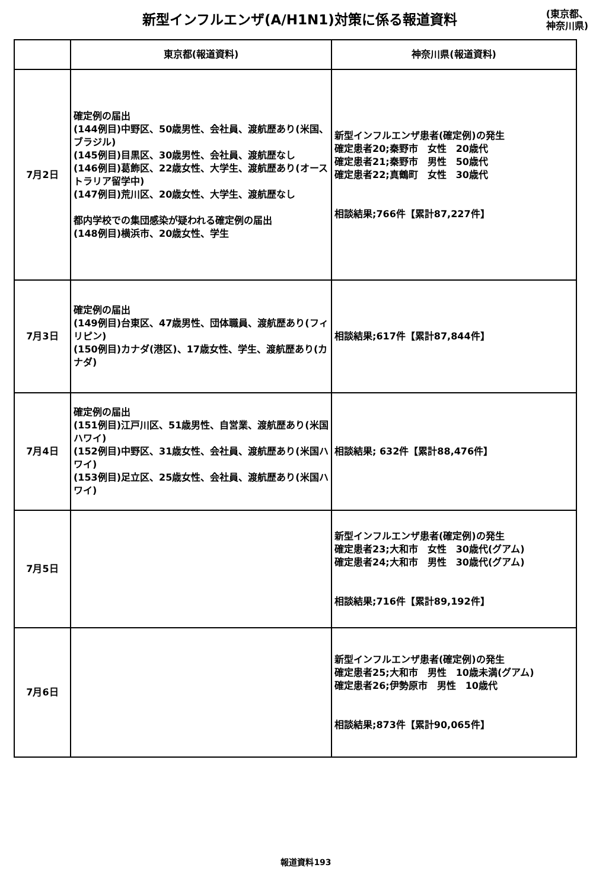新型インフルエンザ(A/H1N1)対策に係る報道資料
(東京都、
神奈川県)
| | 東京都(報道資料) | 神奈川県(報道資料) |
| --- | --- | --- |
| 7月2日 | 確定例の届出 (144例目)中野区、50歳男性、会社員、渡航歴あり(米国、ブラジル) (145例目)目黒区、30歳男性、会社員、渡航歴なし (146例目)葛飾区、22歳女性、大学生、渡航歴あり(オーストラリア留学中) (147例目)荒川区、20歳女性、大学生、渡航歴なし 都内学校での集団感染が疑われる確定例の届出 (148例目)横浜市、20歳女性、学生 | 新型インフルエンザ患者(確定例)の発生 確定患者20;秦野市 女性 20歳代 確定患者21;秦野市 男性 50歳代 確定患者22;真鶴町 女性 30歳代 相談結果;766件【累計87,227件】 |
| 7月3日 | 確定例の届出 (149例目)台東区、47歳男性、団体職員、渡航歴あり(フィリピン) (150例目)カナダ(港区)、17歳女性、学生、渡航歴あり(カナダ) | 相談結果;617件【累計87,844件】 |
| 7月4日 | 確定例の届出 (151例目)江戸川区、51歳男性、自営業、渡航歴あり(米国ハワイ) (152例目)中野区、31歳女性、会社員、渡航歴あり(米国ハワイ) (153例目)足立区、25歳女性、会社員、渡航歴あり(米国ハワイ) | 相談結果; 632件【累計88,476件】 |
| 7月5日 | | 新型インフルエンザ患者(確定例)の発生 確定患者23;大和市 女性 30歳代(グアム) 確定患者24;大和市 男性 30歳代(グアム) 相談結果;716件【累計89,192件】 |
| 7月6日 | | 新型インフルエンザ患者(確定例)の発生 確定患者25;大和市 男性 10歳未満(グアム) 確定患者26;伊勢原市 男性 10歳代 相談結果;873件【累計90,065件】 |
報道資料193